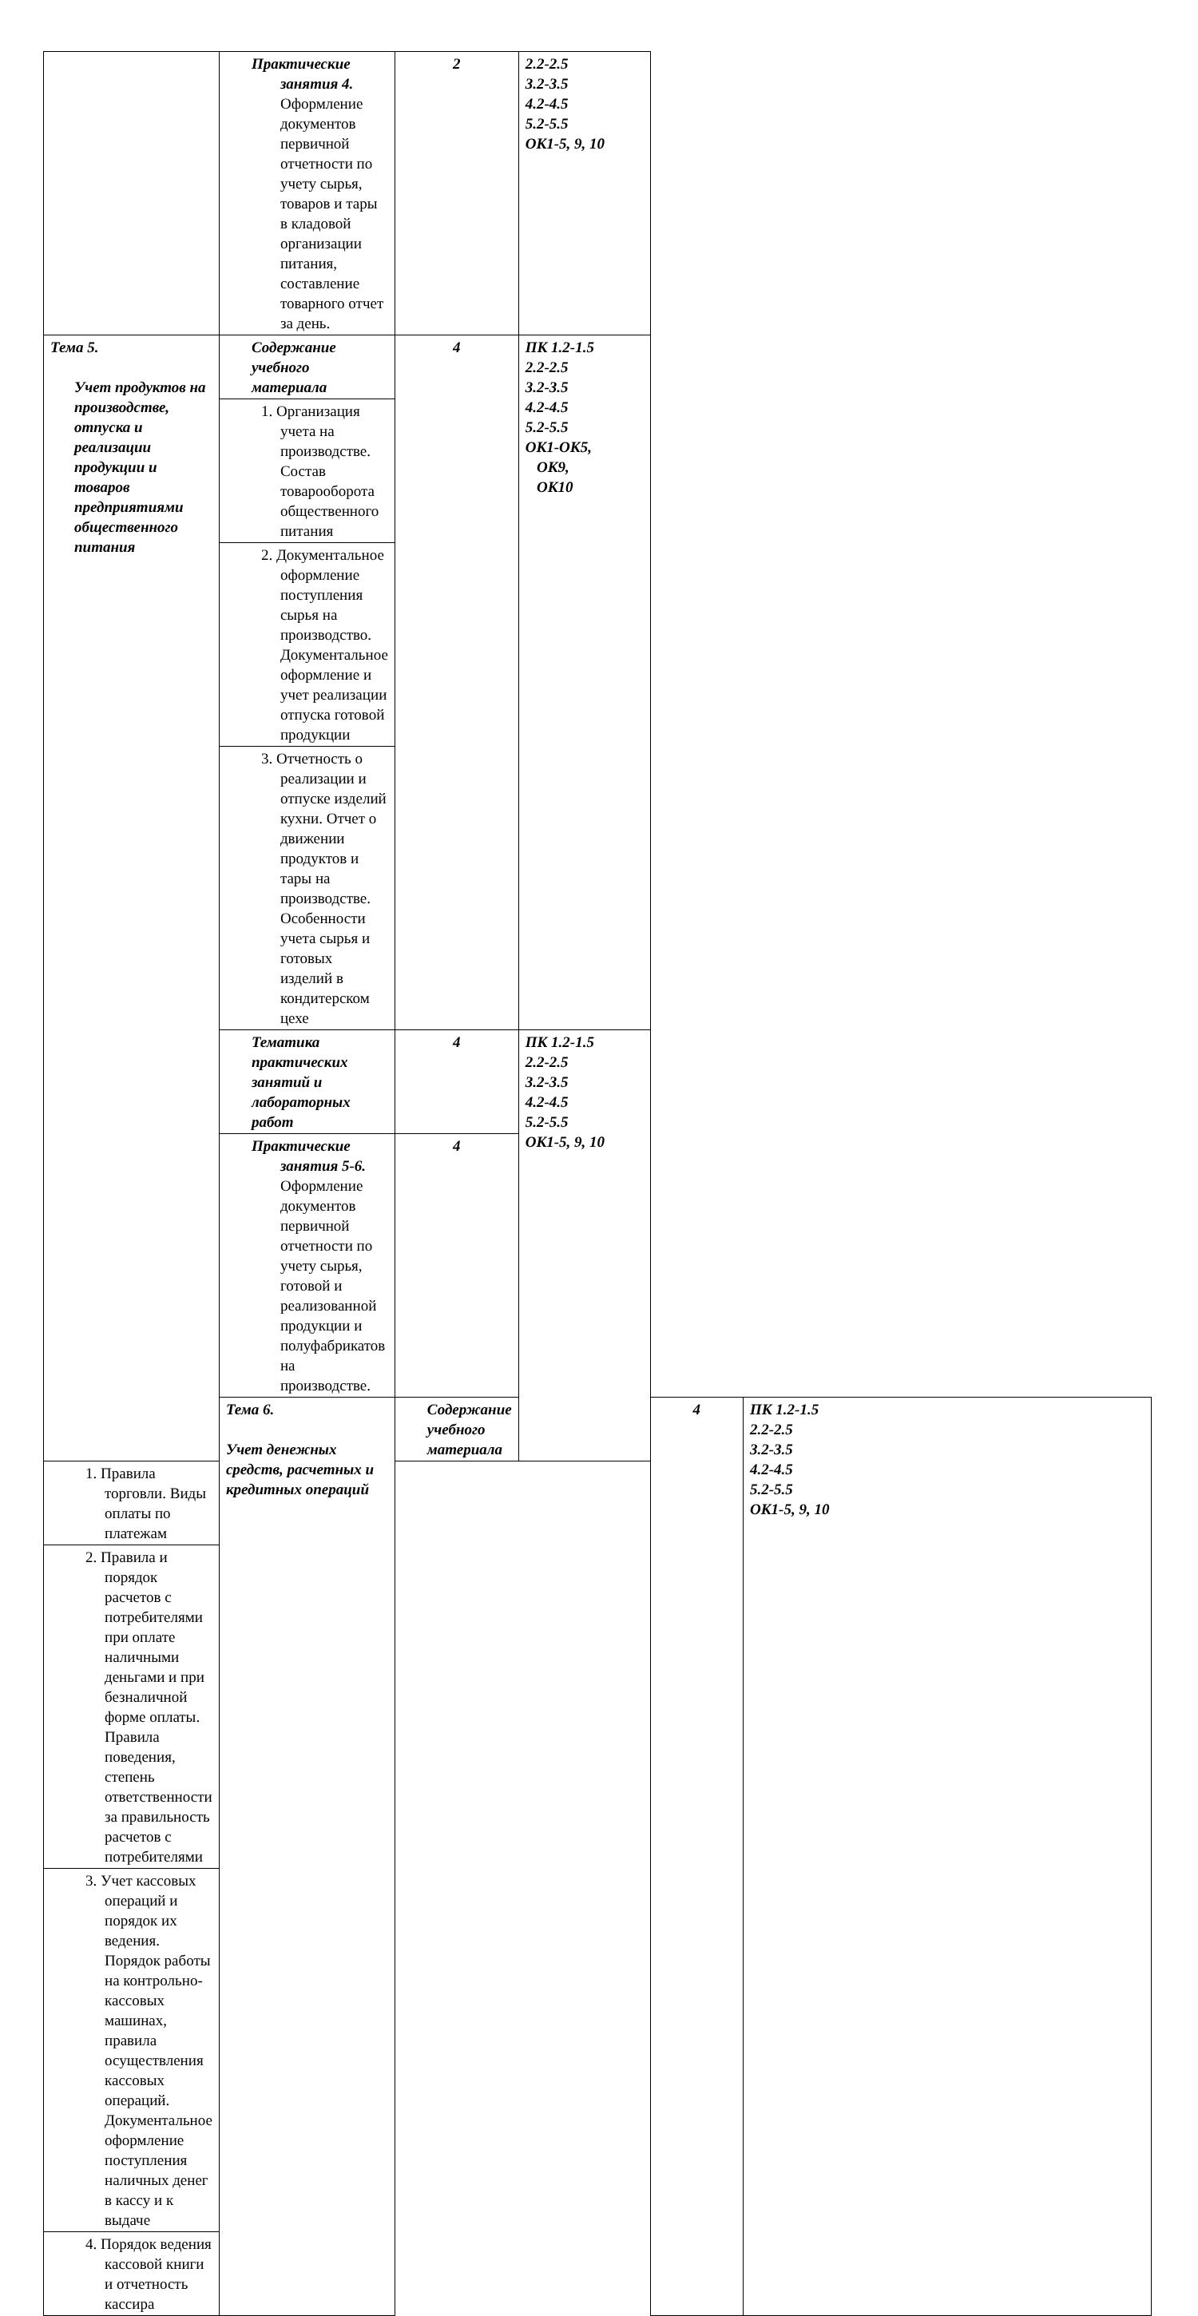| | Практические занятия 4. Оформление документов первичной отчетности по учету сырья, товаров и тары в кладовой организации питания, составление товарного отчет за день. | 2 | 2.2-2.5 3.2-3.5 4.2-4.5 5.2-5.5 ОК1-5, 9, 10 | | |
| Тема 5. Учет продуктов на производстве, отпуска и реализации продукции и товаров предприятиями общественного питания | Содержание учебного материала | 4 | ПК 1.2-1.5 2.2-2.5 3.2-3.5 4.2-4.5 5.2-5.5 ОК1-ОК5, ОК9, ОК10 | | |
| | 1. Организация учета на производстве. Состав товарооборота общественного питания | | | | |
| | 2. Документальное оформление поступления сырья на производство. Документальное оформление и учет реализации отпуска готовой продукции | | | | |
| | 3. Отчетность о реализации и отпуске изделий кухни. Отчет о движении продуктов и тары на производстве. Особенности учета сырья и готовых изделий в кондитерском цехе | | | | |
| | Тематика практических занятий и лабораторных работ | 4 | ПК 1.2-1.5 2.2-2.5 3.2-3.5 4.2-4.5 5.2-5.5 ОК1-5, 9, 10 | | |
| | Практические занятия 5-6. Оформление документов первичной отчетности по учету сырья, готовой и реализованной продукции и полуфабрикатов на производстве. | 4 | | | |
| | Тема 6. Учет денежных средств, расчетных и кредитных операций | Содержание учебного материала | | 4 | ПК 1.2-1.5 2.2-2.5 3.2-3.5 4.2-4.5 5.2-5.5 ОК1-5, 9, 10 |
| 1. Правила торговли. Виды оплаты по платежам | | | | | |
| 2. Правила и порядок расчетов с потребителями при оплате наличными деньгами и при безналичной форме оплаты. Правила поведения, степень ответственности за правильность расчетов с потребителями | | | | | |
| 3. Учет кассовых операций и порядок их ведения. Порядок работы на контрольно-кассовых машинах, правила осуществления кассовых операций. Документальное оформление поступления наличных денег в кассу и к выдаче | | | | | |
| 4. Порядок ведения кассовой книги и отчетность кассира | | | | | |